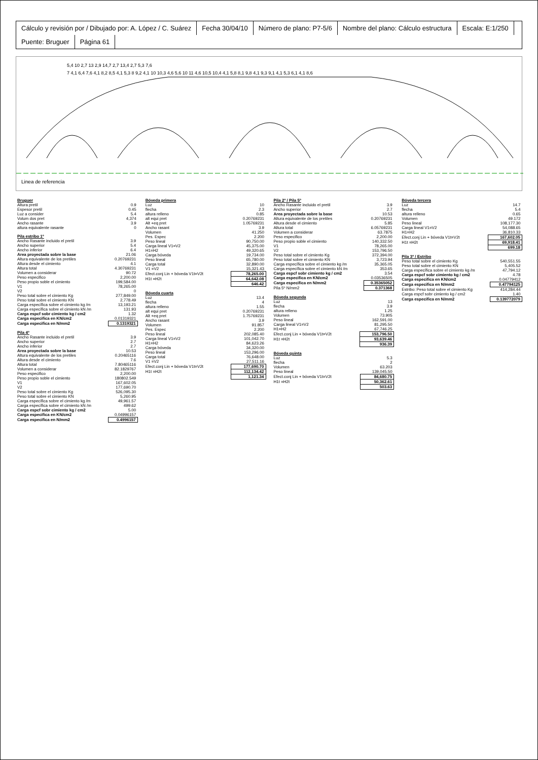Cálculo y revisión por / Dibujado por: A. López / C. Suárez
Fecha 30/04/10
Número de plano: P7-5/6
Nombre del plano: Cálculo estructura
Escala: E:1/250
Puente: Bruguer
Página 61
Linea de referencia
5,4 10 2,7 13 2,9 14,7 2,7 13,4 2,7 5,3 7,6
7 4,1 6,4 7,6 4,1 8,2 8,5 4,1 5,3 8 9,2 4,1 10 10,3 4,6 5,6 10 11 4,6 10,5 10,4 4,1 5,8 8,1 9,8 4,1 9,3 9,1 4,1 5,3 6,1 4,1 8,6
| Bruguer | |
| --- | --- |
| Altura pretil | 0.9 |
| Espesor pretil | 0.45 |
| Luz a consider | 5.4 |
| Volum dos pret | 4,374 |
| Ancho rasante | 3.9 |
| altura equivalente rasante | 0 |
| Pila estribo 1º | |
| --- | --- |
| Ancho Rasante incluido el pretil | 3.9 |
| Ancho superior | 5.4 |
| Ancho inferior | 6.4 |
| Area proyectada sobre la base | 21.06 |
| Altura equivalente de los pretiles | 0.20769231 |
| Altura desde el cimiento | 4.1 |
| Altura total | 4.30769231 |
| Volumen a considerar | 90.72 |
| Peso especifico | 2,200.00 |
| Peso propio soble el cimiento | 199,584.00 |
| V1 | 78,265.00 |
| V2 | 0 |
| Peso total sobre el cimiento Kg | 277,849.00 |
| Peso total sobre el cimiento KN | 2,778.49 |
| Carga específica sobre el cimiento kg /m | 13,193.21 |
| Carga específica sobre el cimiento kN /m | 131.93 |
| Carga espcf sobr cimiento kg / cm2 | 1.32 |
| Carga especifica en KN/cm2 | 0.01319321 |
| Carga especifica en N/mm2 | 0.1319321 |
| Pila 4º | |
| --- | --- |
| Ancho Rasante incluido el pretil | 3.9 |
| Ancho superior | 2.7 |
| Ancho inferior | 2.7 |
| Area proyectada sobre la base | 10.53 |
| Altura equivalente de los pretiles | 0.20465116 |
| Altura desde el cimiento | 7.6 |
| Altura total | 7.80465116 |
| Volumen a considerar | 82.1829767 |
| Peso especifico | 2,200.00 |
| Peso propio soble el cimiento | 180802.549 |
| V1 | 167,602.05 |
| V2 | 177,690.70 |
| Peso total sobre el cimiento Kg | 526,095.30 |
| Peso total sobre el cimiento KN | 5,260.95 |
| Carga específica sobre el cimiento kg /m | 49,961.57 |
| Carga específica sobre el cimiento kN /m | 499.62 |
| Carga espcf sobr cimiento kg / cm2 | 5.00 |
| Carga especifica en KN/cm2 | 0.04996157 |
| Carga especifica en N/mm2 | 0.4996157 |
| Bóveda primera | |
| --- | --- |
| Luz | 10 |
| flecha | 2.3 |
| altura relleno | 0.85 |
| alt equi pret | 0.20769231 |
| Alt +eq pret | 1.05769231 |
| Ancho rasant | 3.9 |
| Volumen | 41.250 |
| Pes. Espec | 2.200 |
| Peso lineal | 90,750.00 |
| Carga lineal V1=V2 | 45,375.00 |
| H1=H2 | 49,320.65 |
| Carga bóveda | 19,734.00 |
| Peso lineal | 65,780.00 |
| Carga total | 32,890.00 |
| V1 =V2 | 15,321.43 |
| Efect.conj Lin + bóveda V1t=V2t | 78,265.00 |
| H1t =H2t | 64,642.08 |
| | 646.42 |
| Bóveda cuarta | |
| --- | --- |
| Luz | 13.4 |
| flecha | 4 |
| altura relleno | 1.55 |
| alt equi pret | 0.20769231 |
| Alt +eq pret | 1.75769231 |
| Ancho rasant | 3.9 |
| Volumen | 91.857 |
| Pes. Espec | 2.200 |
| Peso lineal | 202,085.40 |
| Carga lineal V1=V2 | 101,042.70 |
| H1=H2 | 84,623.26 |
| Carga bóveda | 34,320.00 |
| Peso lineal | 153,296.00 |
| Carga total | 76,648.00 |
| V1 =V2 | 27,511.16 |
| Efect.conj Lin + bóveda V1t=V2t | 177,690.70 |
| H1t =H2t | 112,134.42 |
| | 1,121.34 |
| Pila 2º / Pila 5º | |
| --- | --- |
| Ancho Rasante incluido el pretil | 3.9 |
| Ancho superior | 2.7 |
| Area proyectada sobre la base | 10.53 |
| Altura equivalente de los pretiles | 0.20769231 |
| Altura desde el cimiento | 5.85 |
| Altura total | 6.05769231 |
| Volumen a considerar | 63.7875 |
| Peso especifico | 2,200.00 |
| Peso propio soble el cimiento | 140,332.50 |
| V1 | 78,265.00 |
| V2 | 153,796.50 |
| Peso total sobre el cimiento Kg | 372,394.00 |
| Peso total sobre el cimiento KN | 3,723.94 |
| Carga específica sobre el cimiento kg /m | 35,365.05 |
| Carga específica sobre el cimiento kN /m | 353.65 |
| Carga espcf sobr cimiento kg / cm2 | 3.54 |
| Carga especifica en KN/cm2 | 0.03536505 |
| Carga especifica en N/mm2 | 0.35365052 |
| Pila 5º N/mm2 | 0.371368 |
| Bóveda segunda | |
| --- | --- |
| Luz | 13 |
| flecha | 3.9 |
| altura relleno | 1.25 |
| Volumen | 73.905 |
| Peso lineal | 162,591.00 |
| Carga lineal V1=V2 | 81,295.50 |
| H1=H2 | 67,746.25 |
| Efect.conj Lin + bóveda V1t=V2t | 153,796.50 |
| H1t =H2t | 93,639.46 |
| | 936.39 |
| Bóveda quinta | |
| --- | --- |
| Luz | 5.3 |
| flecha | 2 |
| Volumen | 63.203 |
| Peso lineal | 139,045.50 |
| Efect.conj Lin + bóveda V1t=V2t | 84,680.75 |
| H1t =H2t | 50,362.61 |
| | 503.63 |
| Bóveda tercera | |
| --- | --- |
| Luz | 14.7 |
| flecha | 5.4 |
| altura relleno | 0.65 |
| Volumen | 49.172 |
| Peso lineal | 108,177.30 |
| Carga lineal V1=V2 | 54,088.65 |
| H1=H2 | 36,810.33 |
| Efect.conj Lin + bóveda V1t=V2t | 167,602.05 |
| H1t =H2t | 69,918.41 |
| | 699.18 |
| Pila 3º / Estribo | |
| --- | --- |
| Peso total sobre el cimiento Kg | 540,551.55 |
| Peso total sobre el cimiento KN | 5,405.52 |
| Carga específica sobre el cimiento kg /m | 47,794.12 |
| Carga espcf sobr cimiento kg / cm2 | 4.78 |
| Carga especifica en KN/cm2 | 0.04779412 |
| Carga especifica en N/mm2 | 0.47794125 |
| Estribo: Peso total sobre el cimiento Kg | 414,284.44 |
| Carga espcf sobr cimiento kg / cm2 | 1.40 |
| Carga especifica en N/mm2 | 0.139772079 |